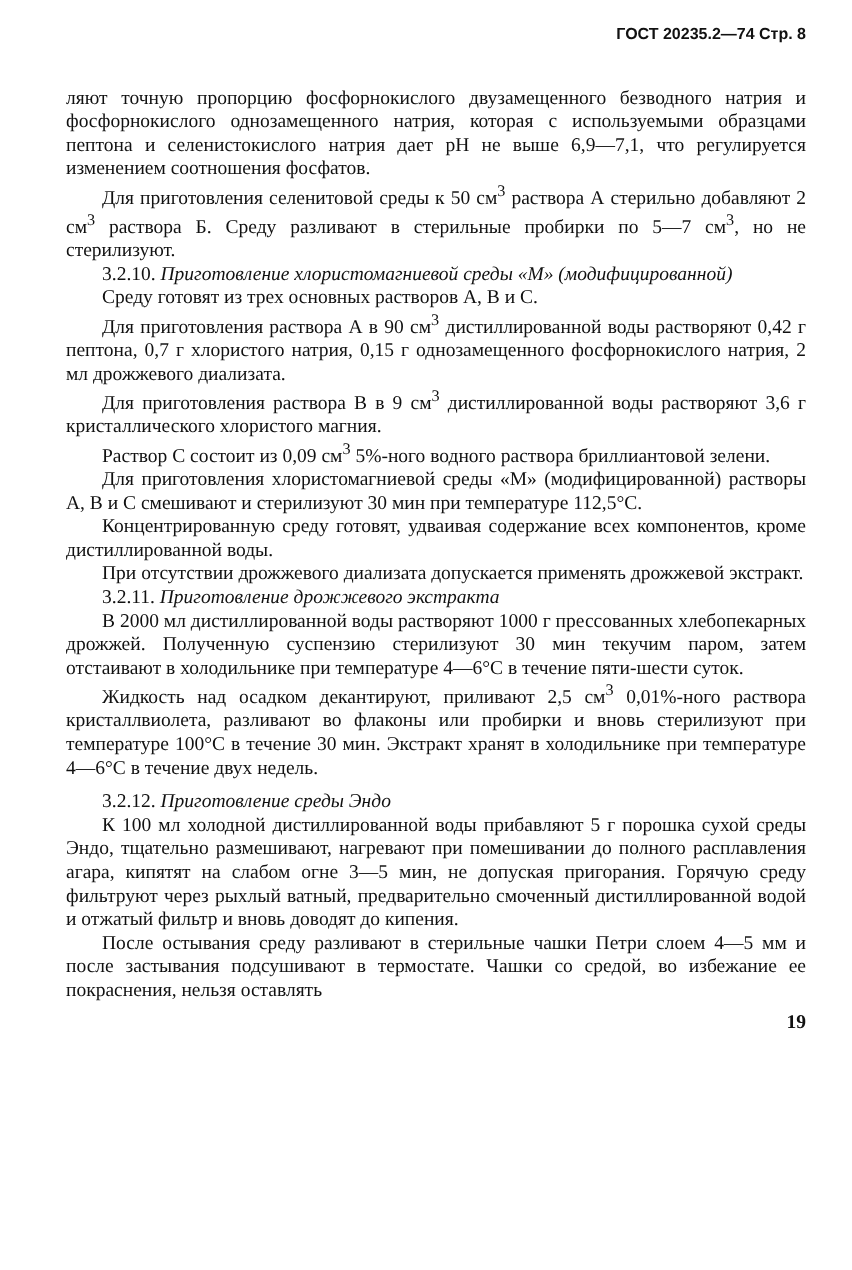ГОСТ 20235.2—74 Стр. 8
ляют точную пропорцию фосфорнокислого двузамещенного безводного натрия и фосфорнокислого однозамещенного натрия, которая с используемыми образцами пептона и селенистокислого натрия дает pH не выше 6,9—7,1, что регулируется изменением соотношения фосфатов.
Для приготовления селенитовой среды к 50 см<sup>3</sup> раствора А стерильно добавляют 2 см<sup>3</sup> раствора Б. Среду разливают в стерильные пробирки по 5—7 см<sup>3</sup>, но не стерилизуют.
3.2.10. Приготовление хлористомагниевой среды «М» (модифицированной)
Среду готовят из трех основных растворов А, В и С.
Для приготовления раствора А в 90 см<sup>3</sup> дистиллированной воды растворяют 0,42 г пептона, 0,7 г хлористого натрия, 0,15 г однозамещенного фосфорнокислого натрия, 2 мл дрожжевого диализата.
Для приготовления раствора В в 9 см<sup>3</sup> дистиллированной воды растворяют 3,6 г кристаллического хлористого магния.
Раствор С состоит из 0,09 см<sup>3</sup> 5%-ного водного раствора бриллиантовой зелени.
Для приготовления хлористомагниевой среды «М» (модифицированной) растворы А, В и С смешивают и стерилизуют 30 мин при температуре 112,5°С.
Концентрированную среду готовят, удваивая содержание всех компонентов, кроме дистиллированной воды.
При отсутствии дрожжевого диализата допускается применять дрожжевой экстракт.
3.2.11. Приготовление дрожжевого экстракта
В 2000 мл дистиллированной воды растворяют 1000 г прессованных хлебопекарных дрожжей. Полученную суспензию стерилизуют 30 мин текучим паром, затем отстаивают в холодильнике при температуре 4—6°С в течение пяти-шести суток.
Жидкость над осадком декантируют, приливают 2,5 см<sup>3</sup> 0,01%-ного раствора кристаллвиолета, разливают во флаконы или пробирки и вновь стерилизуют при температуре 100°С в течение 30 мин. Экстракт хранят в холодильнике при температуре 4—6°С в течение двух недель.
3.2.12. Приготовление среды Эндо
К 100 мл холодной дистиллированной воды прибавляют 5 г порошка сухой среды Эндо, тщательно размешивают, нагревают при помешивании до полного расплавления агара, кипятят на слабом огне 3—5 мин, не допуская пригорания. Горячую среду фильтруют через рыхлый ватный, предварительно смоченный дистиллированной водой и отжатый фильтр и вновь доводят до кипения.
После остывания среду разливают в стерильные чашки Петри слоем 4—5 мм и после застывания подсушивают в термостате. Чашки со средой, во избежание ее покраснения, нельзя оставлять
19